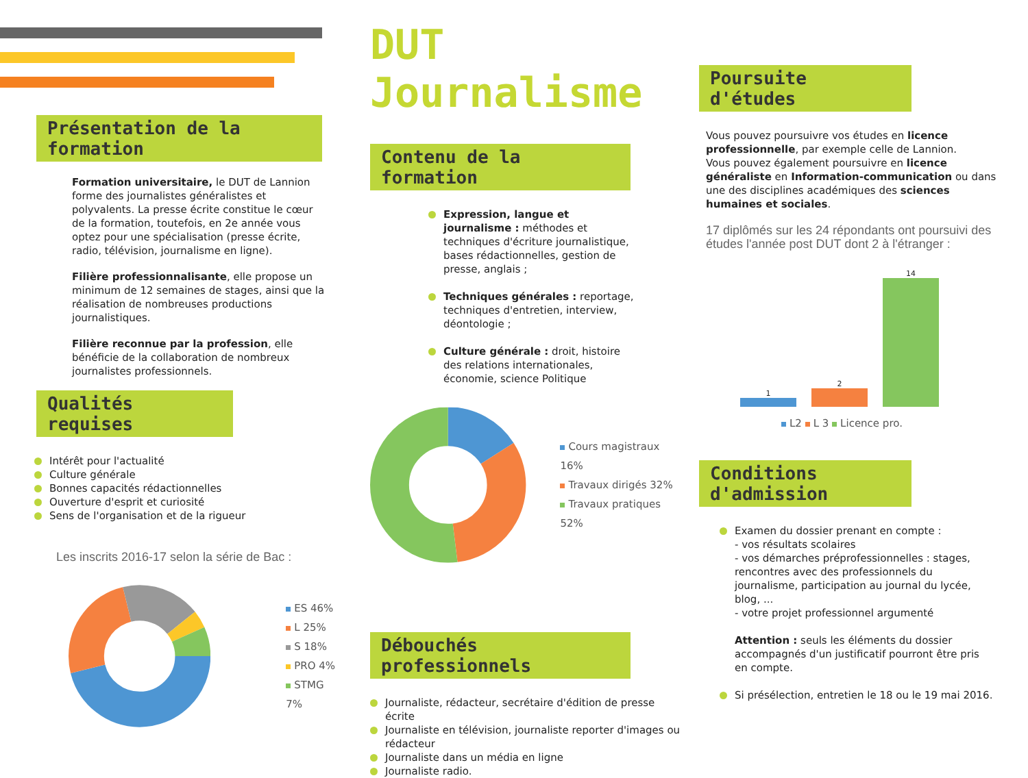Présentation de la formation
Formation universitaire, le DUT de Lannion forme des journalistes généralistes et polyvalents. La presse écrite constitue le cœur de la formation, toutefois, en 2e année vous optez pour une spécialisation (presse écrite, radio, télévision, journalisme en ligne).
Filière professionnalisante, elle propose un minimum de 12 semaines de stages, ainsi que la réalisation de nombreuses productions journalistiques.
Filière reconnue par la profession, elle bénéficie de la collaboration de nombreux journalistes professionnels.
Qualités requises
Intérêt pour l'actualité
Culture générale
Bonnes capacités rédactionnelles
Ouverture d'esprit et curiosité
Sens de l'organisation et de la rigueur
Les inscrits 2016-17 selon la série de Bac :
ES 46%
L 25%
S 18%
PRO 4%
STMG 7%
DUT Journalisme
Contenu de la formation
Expression, langue et journalisme : méthodes et techniques d'écriture journalistique, bases rédactionnelles, gestion de presse, anglais ;
Techniques générales : reportage, techniques d'entretien, interview, déontologie ;
Culture générale : droit, histoire des relations internationales, économie, science Politique
Cours magistraux 16%
Travaux dirigés 32%
Travaux pratiques 52%
Débouchés professionnels
Journaliste, rédacteur, secrétaire d'édition de presse écrite
Journaliste en télévision, journaliste reporter d'images ou rédacteur
Journaliste dans un média en ligne
Journaliste radio.
Poursuite d'études
Vous pouvez poursuivre vos études en licence professionnelle, par exemple celle de Lannion.
Vous pouvez également poursuivre en licence généraliste en Information-communication ou dans une des disciplines académiques des sciences humaines et sociales.
17 diplômés sur les 24 répondants ont poursuivi des études l'année post DUT dont 2 à l'étranger :
1
2
14
L2 L 3 Licence pro.
Conditions d'admission
Examen du dossier prenant en compte :
- vos résultats scolaires
- vos démarches préprofessionnelles : stages, rencontres avec des professionnels du journalisme, participation au journal du lycée, blog, ...
- votre projet professionnel argumenté
Attention : seuls les éléments du dossier accompagnés d'un justificatif pourront être pris en compte.
Si présélection, entretien le 18 ou le 19 mai 2016.